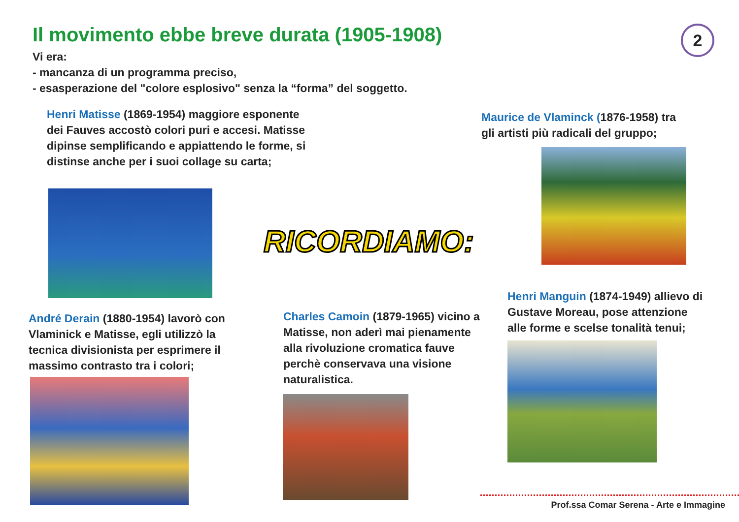Il movimento ebbe breve durata (1905-1908)
2
Vi era:
- mancanza di un programma preciso,
- esasperazione del "colore esplosivo" senza la “forma” del soggetto.
Henri Matisse (1869-1954) maggiore esponente dei Fauves accostò colori puri e accesi. Matisse dipinse semplificando e appiattendo le forme, si distinse anche per i suoi collage su carta;
Maurice de Vlaminck (1876-1958) tra gli artisti più radicali del gruppo;
RICORDIAMO:
André Derain (1880-1954) lavorò con Vlaminick e Matisse, egli utilizzò la tecnica divisionista per esprimere il massimo contrasto tra i colori;
Charles Camoin (1879-1965) vicino a Matisse, non aderì mai pienamente alla rivoluzione cromatica fauve perchè conservava una visione naturalistica.
Henri Manguin (1874-1949) allievo di Gustave Moreau, pose attenzione alle forme e scelse tonalità tenui;
Prof.ssa Comar Serena - Arte e Immagine